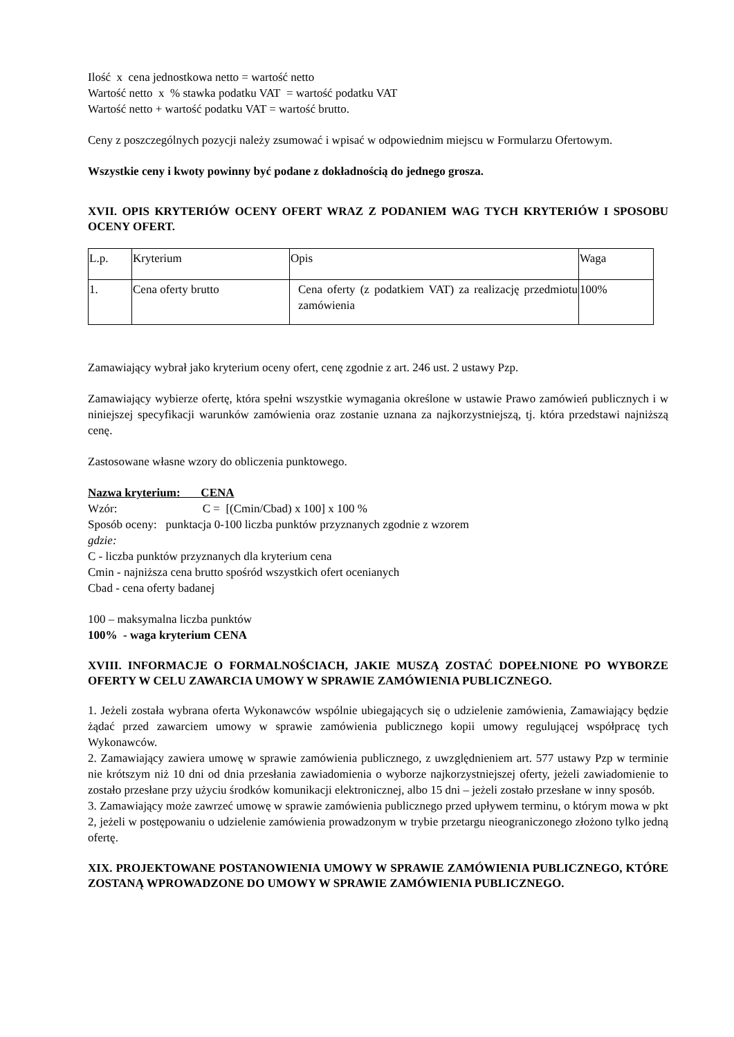Ilość x cena jednostkowa netto = wartość netto
Wartość netto x % stawka podatku VAT = wartość podatku VAT
Wartość netto + wartość podatku VAT = wartość brutto.
Ceny z poszczególnych pozycji należy zsumować i wpisać w odpowiednim miejscu w Formularzu Ofertowym.
Wszystkie ceny i kwoty powinny być podane z dokładnością do jednego grosza.
XVII. OPIS KRYTERIÓW OCENY OFERT WRAZ Z PODANIEM WAG TYCH KRYTERIÓW I SPOSOBU OCENY OFERT.
| L.p. | Kryterium | Opis | Waga |
| 1. | Cena oferty brutto | Cena oferty (z podatkiem VAT) za realizację przedmiotu zamówienia | 100% |
Zamawiający wybrał jako kryterium oceny ofert, cenę zgodnie z art. 246 ust. 2 ustawy Pzp.
Zamawiający wybierze ofertę, która spełni wszystkie wymagania określone w ustawie Prawo zamówień publicznych i w niniejszej specyfikacji warunków zamówienia oraz zostanie uznana za najkorzystniejszą, tj. która przedstawi najniższą cenę.
Zastosowane własne wzory do obliczenia punktowego.
Nazwa kryterium: CENA
Wzór: C = [(Cmin/Cbad) x 100] x 100 %
Sposób oceny: punktacja 0-100 liczba punktów przyznanych zgodnie z wzorem
gdzie:
C - liczba punktów przyznanych dla kryterium cena
Cmin - najniższa cena brutto spośród wszystkich ofert ocenianych
Cbad - cena oferty badanej
100 – maksymalna liczba punktów
100% - waga kryterium CENA
XVIII. INFORMACJE O FORMALNOŚCIACH, JAKIE MUSZĄ ZOSTAĆ DOPEŁNIONE PO WYBORZE OFERTY W CELU ZAWARCIA UMOWY W SPRAWIE ZAMÓWIENIA PUBLICZNEGO.
1. Jeżeli została wybrana oferta Wykonawców wspólnie ubiegających się o udzielenie zamówienia, Zamawiający będzie żądać przed zawarciem umowy w sprawie zamówienia publicznego kopii umowy regulującej współpracę tych Wykonawców.
2. Zamawiający zawiera umowę w sprawie zamówienia publicznego, z uwzględnieniem art. 577 ustawy Pzp w terminie nie krótszym niż 10 dni od dnia przesłania zawiadomienia o wyborze najkorzystniejszej oferty, jeżeli zawiadomienie to zostało przesłane przy użyciu środków komunikacji elektronicznej, albo 15 dni – jeżeli zostało przesłane w inny sposób.
3. Zamawiający może zawrzeć umowę w sprawie zamówienia publicznego przed upływem terminu, o którym mowa w pkt 2, jeżeli w postępowaniu o udzielenie zamówienia prowadzonym w trybie przetargu nieograniczonego złożono tylko jedną ofertę.
XIX. PROJEKTOWANE POSTANOWIENIA UMOWY W SPRAWIE ZAMÓWIENIA PUBLICZNEGO, KTÓRE ZOSTANĄ WPROWADZONE DO UMOWY W SPRAWIE ZAMÓWIENIA PUBLICZNEGO.